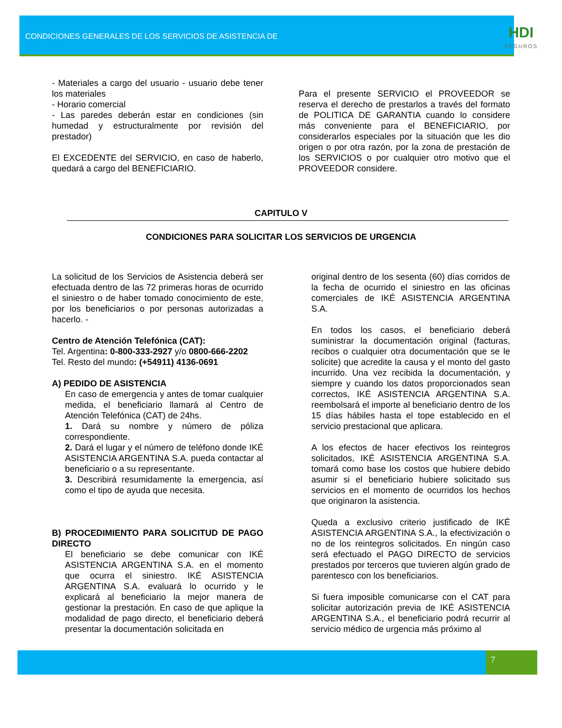CONDICIONES GENERALES DE LOS SERVICIOS DE ASISTENCIA DE
HDI
SEGUROS
- Materiales a cargo del usuario - usuario debe tener los materiales
- Horario comercial
- Las paredes deberán estar en condiciones (sin humedad y estructuralmente por revisión del prestador)
El EXCEDENTE del SERVICIO, en caso de haberlo, quedará a cargo del BENEFICIARIO.
Para el presente SERVICIO el PROVEEDOR se reserva el derecho de prestarlos a través del formato de POLITICA DE GARANTIA cuando lo considere más conveniente para el BENEFICIARIO, por considerarlos especiales por la situación que les dio origen o por otra razón, por la zona de prestación de los SERVICIOS o por cualquier otro motivo que el PROVEEDOR considere.
CAPITULO V
CONDICIONES PARA SOLICITAR LOS SERVICIOS DE URGENCIA
La solicitud de los Servicios de Asistencia deberá ser efectuada dentro de las 72 primeras horas de ocurrido el siniestro o de haber tomado conocimiento de este, por los beneficiarios o por personas autorizadas a hacerlo. -
Centro de Atención Telefónica (CAT):
Tel. Argentina: 0-800-333-2927 y/o 0800-666-2202
Tel. Resto del mundo: (+54911) 4136-0691
A) PEDIDO DE ASISTENCIA
En caso de emergencia y antes de tomar cualquier medida, el beneficiario llamará al Centro de Atención Telefónica (CAT) de 24hs.
1. Dará su nombre y número de póliza correspondiente.
2. Dará el lugar y el número de teléfono donde IKÉ ASISTENCIA ARGENTINA S.A. pueda contactar al beneficiario o a su representante.
3. Describirá resumidamente la emergencia, así como el tipo de ayuda que necesita.
B) PROCEDIMIENTO PARA SOLICITUD DE PAGO DIRECTO
El beneficiario se debe comunicar con IKÉ ASISTENCIA ARGENTINA S.A. en el momento que ocurra el siniestro. IKÉ ASISTENCIA ARGENTINA S.A. evaluará lo ocurrido y le explicará al beneficiario la mejor manera de gestionar la prestación. En caso de que aplique la modalidad de pago directo, el beneficiario deberá presentar la documentación solicitada en
original dentro de los sesenta (60) días corridos de la fecha de ocurrido el siniestro en las oficinas comerciales de IKÉ ASISTENCIA ARGENTINA S.A.
En todos los casos, el beneficiario deberá suministrar la documentación original (facturas, recibos o cualquier otra documentación que se le solicite) que acredite la causa y el monto del gasto incurrido. Una vez recibida la documentación, y siempre y cuando los datos proporcionados sean correctos, IKÉ ASISTENCIA ARGENTINA S.A. reembolsará el importe al beneficiario dentro de los 15 días hábiles hasta el tope establecido en el servicio prestacional que aplicara.
A los efectos de hacer efectivos los reintegros solicitados, IKÉ ASISTENCIA ARGENTINA S.A. tomará como base los costos que hubiere debido asumir si el beneficiario hubiere solicitado sus servicios en el momento de ocurridos los hechos que originaron la asistencia.
Queda a exclusivo criterio justificado de IKÉ ASISTENCIA ARGENTINA S.A., la efectivización o no de los reintegros solicitados. En ningún caso será efectuado el PAGO DIRECTO de servicios prestados por terceros que tuvieren algún grado de parentesco con los beneficiarios.
Si fuera imposible comunicarse con el CAT para solicitar autorización previa de IKÉ ASISTENCIA ARGENTINA S.A., el beneficiario podrá recurrir al servicio médico de urgencia más próximo al
7